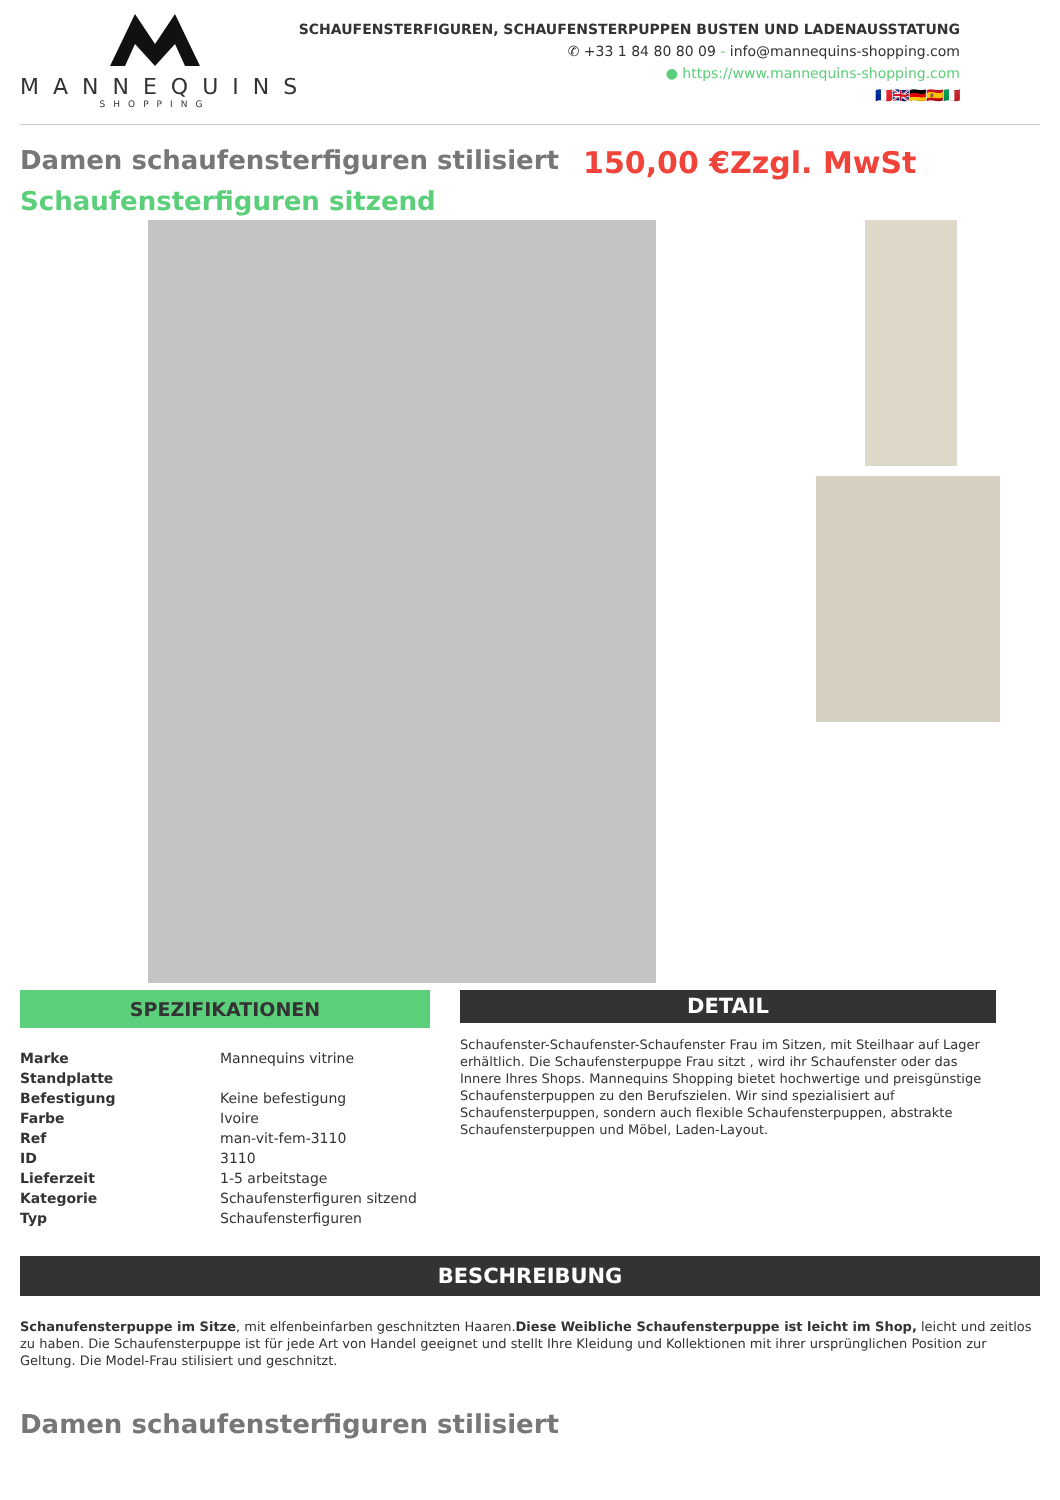MANNEQUINS
SHOPPING
SCHAUFENSTERFIGUREN, SCHAUFENSTERPUPPEN BUSTEN UND LADENAUSSTATUNG
✆ +33 1 84 80 80 09 - info@mannequins-shopping.com
● https://www.mannequins-shopping.com
🇫🇷🇬🇧🇩🇪🇪🇸🇮🇹
Damen schaufensterfiguren stilisiert 150,00 €Zzgl. MwSt
Schaufensterfiguren sitzend
SPEZIFIKATIONEN
| Marke | Mannequins vitrine |
| Standplatte | |
| Befestigung | Keine befestigung |
| Farbe | Ivoire |
| Ref | man-vit-fem-3110 |
| ID | 3110 |
| Lieferzeit | 1-5 arbeitstage |
| Kategorie | Schaufensterfiguren sitzend |
| Typ | Schaufensterfiguren |
DETAIL
Schaufenster-Schaufenster-Schaufenster Frau im Sitzen, mit Steilhaar auf Lager erhältlich. Die Schaufensterpuppe Frau sitzt , wird ihr Schaufenster oder das Innere Ihres Shops. Mannequins Shopping bietet hochwertige und preisgünstige Schaufensterpuppen zu den Berufszielen. Wir sind spezialisiert auf Schaufensterpuppen, sondern auch flexible Schaufensterpuppen, abstrakte Schaufensterpuppen und Möbel, Laden-Layout.
BESCHREIBUNG
Schanufensterpuppe im Sitze, mit elfenbeinfarben geschnitzten Haaren.Diese Weibliche Schaufensterpuppe ist leicht im Shop, leicht und zeitlos zu haben. Die Schaufensterpuppe ist für jede Art von Handel geeignet und stellt Ihre Kleidung und Kollektionen mit ihrer ursprünglichen Position zur Geltung. Die Model-Frau stilisiert und geschnitzt.
Damen schaufensterfiguren stilisiert